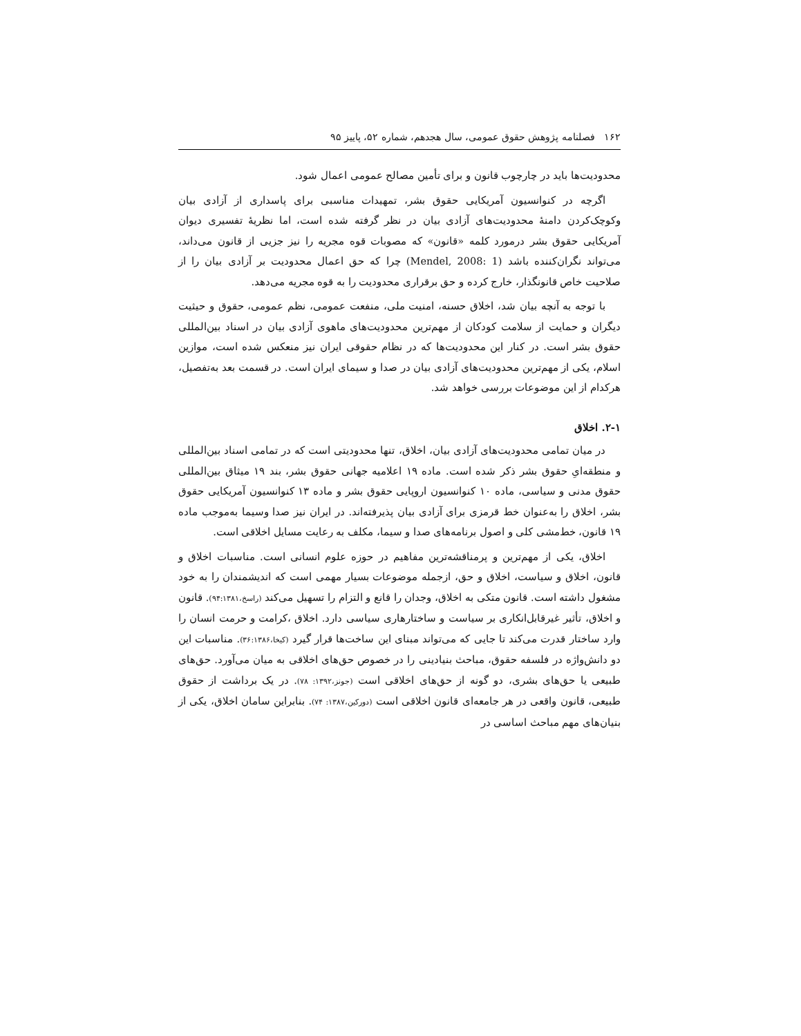۱۶۲ فصلنامه پژوهش حقوق عمومی، سال هجدهم، شماره ۵۲، پاییز ۹۵
محدودیت‌ها باید در چارچوب قانون و برای تأمین مصالح عمومی اعمال شود.
اگرچه در کنوانسیون آمریکایی حقوق بشر، تمهیدات مناسبی برای پاسداری از آزادی بیان وکوچک‌کردن دامنهٔ محدودیت‌های آزادی بیان در نظر گرفته شده است، اما نظریهٔ تفسیری دیوان آمریکایی حقوق بشر درمورد کلمه «قانون» که مصوبات قوه مجریه را نیز جزیی از قانون می‌داند، می‌تواند نگران‌کننده باشد (Mendel, 2008: 1) چرا که حق اعمال محدودیت بر آزادی بیان را از صلاحیت خاص قانونگذار، خارج کرده و حق برقراری محدودیت را به قوه مجریه می‌دهد.
با توجه به آنچه بیان شد، اخلاق حسنه، امنیت ملی، منفعت عمومی، نظم عمومی، حقوق و حیثیت دیگران و حمایت از سلامت کودکان از مهم‌ترین محدودیت‌های ماهوی آزادی بیان در اسناد بین‌المللی حقوق بشر است. در کنار این محدودیت‌ها که در نظام حقوقی ایران نیز منعکس شده است، موازین اسلام، یکی از مهم‌ترین محدودیت‌های آزادی بیان در صدا و سیمای ایران است. در قسمت بعد به‌تفصیل، هرکدام از این موضوعات بررسی خواهد شد.
۲-۱. اخلاق
در میان تمامی محدودیت‌های آزادی بیان، اخلاق، تنها محدودیتی است که در تمامی اسناد بین‌المللی و منطقه‌ایِ حقوق بشر ذکر شده است. ماده ۱۹ اعلامیه جهانی حقوق بشر، بند ۱۹ میثاق بین‌المللی حقوق مدنی و سیاسی، ماده ۱۰ کنوانسیون اروپایی حقوق بشر و ماده ۱۳ کنوانسیون آمریکایی حقوق بشر، اخلاق را به‌عنوان خط قرمزی برای آزادی بیان پذیرفته‌اند. در ایران نیز صدا وسیما به‌موجب ماده ۱۹ قانون، خط‌مشی کلی و اصول برنامه‌های صدا و سیما، مکلف به رعایت مسایل اخلاقی است.
اخلاق، یکی از مهم‌ترین و پرمناقشه‌ترین مفاهیم در حوزه علوم انسانی است. مناسبات اخلاق و قانون، اخلاق و سیاست، اخلاق و حق، ازجمله موضوعات بسیار مهمی است که اندیشمندان را به خود مشغول داشته است. قانون متکی به اخلاق، وجدان را قانع و التزام را تسهیل می‌کند (راسخ،۹۴:۱۳۸۱). قانون و اخلاق، تأثیر غیرقابل‌انکاری بر سیاست و ساختارهاری سیاسی دارد. اخلاق ،کرامت و حرمت انسان را وارد ساختار قدرت می‌کند تا جایی که می‌تواند مبنای این ساخت‌ها قرار گیرد (کیخا،۳۶:۱۳۸۶). مناسبات این دو دانش‌واژه در فلسفه حقوق، مباحث بنیادینی را در خصوص حق‌های اخلاقی به میان می‌آورد. حق‌های طبیعی یا حق‌های بشری، دو گونه از حق‌های اخلاقی است (جونز،۱۳۹۲: ۷۸). در یک برداشت از حقوق طبیعی، قانون واقعی در هر جامعه‌ای قانون اخلاقی است (دورکین،۱۳۸۷: ۷۴). بنابراین سامان اخلاق، یکی از بنیان‌های مهم مباحث اساسی در